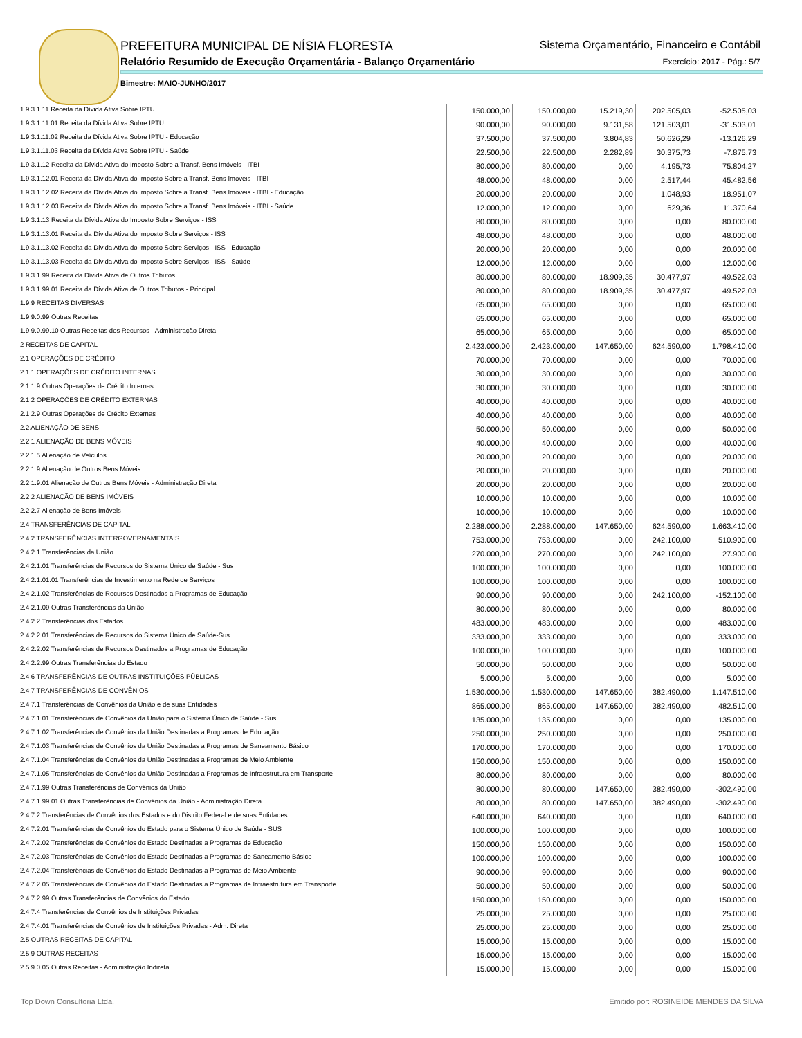PREFEITURA MUNICIPAL DE NÍSIA FLORESTA
Relatório Resumido de Execução Orçamentária - Balanço Orçamentário
Sistema Orçamentário, Financeiro e Contábil
Exercício: 2017 - Pág.: 5/7
Bimestre: MAIO-JUNHO/2017
| 1.9.3.1.11 Receita da Dívida Ativa Sobre IPTU | 150.000,00 | 150.000,00 | 15.219,30 | 202.505,03 | -52.505,03 |
| 1.9.3.1.11.01 Receita da Dívida Ativa Sobre IPTU | 90.000,00 | 90.000,00 | 9.131,58 | 121.503,01 | -31.503,01 |
| 1.9.3.1.11.02 Receita da Dívida Ativa Sobre IPTU - Educação | 37.500,00 | 37.500,00 | 3.804,83 | 50.626,29 | -13.126,29 |
| 1.9.3.1.11.03 Receita da Dívida Ativa Sobre IPTU - Saúde | 22.500,00 | 22.500,00 | 2.282,89 | 30.375,73 | -7.875,73 |
| 1.9.3.1.12 Receita da Dívida Ativa do Imposto Sobre a Transf. Bens Imóveis - ITBI | 80.000,00 | 80.000,00 | 0,00 | 4.195,73 | 75.804,27 |
| 1.9.3.1.12.01 Receita da Dívida Ativa do Imposto Sobre a Transf. Bens Imóveis - ITBI | 48.000,00 | 48.000,00 | 0,00 | 2.517,44 | 45.482,56 |
| 1.9.3.1.12.02 Receita da Dívida Ativa do Imposto Sobre a Transf. Bens Imóveis - ITBI - Educação | 20.000,00 | 20.000,00 | 0,00 | 1.048,93 | 18.951,07 |
| 1.9.3.1.12.03 Receita da Dívida Ativa do Imposto Sobre a Transf. Bens Imóveis - ITBI - Saúde | 12.000,00 | 12.000,00 | 0,00 | 629,36 | 11.370,64 |
| 1.9.3.1.13 Receita da Dívida Ativa do Imposto Sobre Serviços - ISS | 80.000,00 | 80.000,00 | 0,00 | 0,00 | 80.000,00 |
| 1.9.3.1.13.01 Receita da Dívida Ativa do Imposto Sobre Serviços - ISS | 48.000,00 | 48.000,00 | 0,00 | 0,00 | 48.000,00 |
| 1.9.3.1.13.02 Receita da Dívida Ativa do Imposto Sobre Serviços - ISS - Educação | 20.000,00 | 20.000,00 | 0,00 | 0,00 | 20.000,00 |
| 1.9.3.1.13.03 Receita da Dívida Ativa do Imposto Sobre Serviços - ISS - Saúde | 12.000,00 | 12.000,00 | 0,00 | 0,00 | 12.000,00 |
| 1.9.3.1.99 Receita da Dívida Ativa de Outros Tributos | 80.000,00 | 80.000,00 | 18.909,35 | 30.477,97 | 49.522,03 |
| 1.9.3.1.99.01 Receita da Dívida Ativa de Outros Tributos - Principal | 80.000,00 | 80.000,00 | 18.909,35 | 30.477,97 | 49.522,03 |
| 1.9.9 RECEITAS DIVERSAS | 65.000,00 | 65.000,00 | 0,00 | 0,00 | 65.000,00 |
| 1.9.9.0.99 Outras Receitas | 65.000,00 | 65.000,00 | 0,00 | 0,00 | 65.000,00 |
| 1.9.9.0.99.10 Outras Receitas dos Recursos - Administração Direta | 65.000,00 | 65.000,00 | 0,00 | 0,00 | 65.000,00 |
| 2 RECEITAS DE CAPITAL | 2.423.000,00 | 2.423.000,00 | 147.650,00 | 624.590,00 | 1.798.410,00 |
| 2.1 OPERAÇÕES DE CRÉDITO | 70.000,00 | 70.000,00 | 0,00 | 0,00 | 70.000,00 |
| 2.1.1 OPERAÇÕES DE CRÉDITO INTERNAS | 30.000,00 | 30.000,00 | 0,00 | 0,00 | 30.000,00 |
| 2.1.1.9 Outras Operações de Crédito Internas | 30.000,00 | 30.000,00 | 0,00 | 0,00 | 30.000,00 |
| 2.1.2 OPERAÇÕES DE CRÉDITO EXTERNAS | 40.000,00 | 40.000,00 | 0,00 | 0,00 | 40.000,00 |
| 2.1.2.9 Outras Operações de Crédito Externas | 40.000,00 | 40.000,00 | 0,00 | 0,00 | 40.000,00 |
| 2.2 ALIENAÇÃO DE BENS | 50.000,00 | 50.000,00 | 0,00 | 0,00 | 50.000,00 |
| 2.2.1 ALIENAÇÃO DE BENS MÓVEIS | 40.000,00 | 40.000,00 | 0,00 | 0,00 | 40.000,00 |
| 2.2.1.5 Alienação de Veículos | 20.000,00 | 20.000,00 | 0,00 | 0,00 | 20.000,00 |
| 2.2.1.9 Alienação de Outros Bens Móveis | 20.000,00 | 20.000,00 | 0,00 | 0,00 | 20.000,00 |
| 2.2.1.9.01 Alienação de Outros Bens Móveis - Administração Direta | 20.000,00 | 20.000,00 | 0,00 | 0,00 | 20.000,00 |
| 2.2.2 ALIENAÇÃO DE BENS IMÓVEIS | 10.000,00 | 10.000,00 | 0,00 | 0,00 | 10.000,00 |
| 2.2.2.7 Alienação de Bens Imóveis | 10.000,00 | 10.000,00 | 0,00 | 0,00 | 10.000,00 |
| 2.4 TRANSFERÊNCIAS DE CAPITAL | 2.288.000,00 | 2.288.000,00 | 147.650,00 | 624.590,00 | 1.663.410,00 |
| 2.4.2 TRANSFERÊNCIAS INTERGOVERNAMENTAIS | 753.000,00 | 753.000,00 | 0,00 | 242.100,00 | 510.900,00 |
| 2.4.2.1 Transferências da União | 270.000,00 | 270.000,00 | 0,00 | 242.100,00 | 27.900,00 |
| 2.4.2.1.01 Transferências de Recursos do Sistema Único de Saúde - Sus | 100.000,00 | 100.000,00 | 0,00 | 0,00 | 100.000,00 |
| 2.4.2.1.01.01 Transferências de Investimento na Rede de Serviços | 100.000,00 | 100.000,00 | 0,00 | 0,00 | 100.000,00 |
| 2.4.2.1.02 Transferências de Recursos Destinados a Programas de Educação | 90.000,00 | 90.000,00 | 0,00 | 242.100,00 | -152.100,00 |
| 2.4.2.1.09 Outras Transferências da União | 80.000,00 | 80.000,00 | 0,00 | 0,00 | 80.000,00 |
| 2.4.2.2 Transferências dos Estados | 483.000,00 | 483.000,00 | 0,00 | 0,00 | 483.000,00 |
| 2.4.2.2.01 Transferências de Recursos do Sistema Único de Saúde-Sus | 333.000,00 | 333.000,00 | 0,00 | 0,00 | 333.000,00 |
| 2.4.2.2.02 Transferências de Recursos Destinados a Programas de Educação | 100.000,00 | 100.000,00 | 0,00 | 0,00 | 100.000,00 |
| 2.4.2.2.99 Outras Transferências do Estado | 50.000,00 | 50.000,00 | 0,00 | 0,00 | 50.000,00 |
| 2.4.6 TRANSFERÊNCIAS DE OUTRAS INSTITUIÇÕES PÚBLICAS | 5.000,00 | 5.000,00 | 0,00 | 0,00 | 5.000,00 |
| 2.4.7 TRANSFERÊNCIAS DE CONVÊNIOS | 1.530.000,00 | 1.530.000,00 | 147.650,00 | 382.490,00 | 1.147.510,00 |
| 2.4.7.1 Transferências de Convênios da União e de suas Entidades | 865.000,00 | 865.000,00 | 147.650,00 | 382.490,00 | 482.510,00 |
| 2.4.7.1.01 Transferências de Convênios da União para o Sistema Único de Saúde - Sus | 135.000,00 | 135.000,00 | 0,00 | 0,00 | 135.000,00 |
| 2.4.7.1.02 Transferências de Convênios da União Destinadas a Programas de Educação | 250.000,00 | 250.000,00 | 0,00 | 0,00 | 250.000,00 |
| 2.4.7.1.03 Transferências de Convênios da União Destinadas a Programas de Saneamento Básico | 170.000,00 | 170.000,00 | 0,00 | 0,00 | 170.000,00 |
| 2.4.7.1.04 Transferências de Convênios da União Destinadas a Programas de Meio Ambiente | 150.000,00 | 150.000,00 | 0,00 | 0,00 | 150.000,00 |
| 2.4.7.1.05 Transferências de Convênios da União Destinadas a Programas de Infraestrutura em Transporte | 80.000,00 | 80.000,00 | 0,00 | 0,00 | 80.000,00 |
| 2.4.7.1.99 Outras Transferências de Convênios da União | 80.000,00 | 80.000,00 | 147.650,00 | 382.490,00 | -302.490,00 |
| 2.4.7.1.99.01 Outras Transferências de Convênios da União - Administração Direta | 80.000,00 | 80.000,00 | 147.650,00 | 382.490,00 | -302.490,00 |
| 2.4.7.2 Transferências de Convênios dos Estados e do Distrito Federal e de suas Entidades | 640.000,00 | 640.000,00 | 0,00 | 0,00 | 640.000,00 |
| 2.4.7.2.01 Transferências de Convênios do Estado para o Sistema Único de Saúde - SUS | 100.000,00 | 100.000,00 | 0,00 | 0,00 | 100.000,00 |
| 2.4.7.2.02 Transferências de Convênios do Estado Destinadas a Programas de Educação | 150.000,00 | 150.000,00 | 0,00 | 0,00 | 150.000,00 |
| 2.4.7.2.03 Transferências de Convênios do Estado Destinadas a Programas de Saneamento Básico | 100.000,00 | 100.000,00 | 0,00 | 0,00 | 100.000,00 |
| 2.4.7.2.04 Transferências de Convênios do Estado Destinadas a Programas de Meio Ambiente | 90.000,00 | 90.000,00 | 0,00 | 0,00 | 90.000,00 |
| 2.4.7.2.05 Transferências de Convênios do Estado Destinadas a Programas de Infraestrutura em Transporte | 50.000,00 | 50.000,00 | 0,00 | 0,00 | 50.000,00 |
| 2.4.7.2.99 Outras Transferências de Convênios do Estado | 150.000,00 | 150.000,00 | 0,00 | 0,00 | 150.000,00 |
| 2.4.7.4 Transferências de Convênios de Instituições Privadas | 25.000,00 | 25.000,00 | 0,00 | 0,00 | 25.000,00 |
| 2.4.7.4.01 Transferências de Convênios de Instituições Privadas - Adm. Direta | 25.000,00 | 25.000,00 | 0,00 | 0,00 | 25.000,00 |
| 2.5 OUTRAS RECEITAS DE CAPITAL | 15.000,00 | 15.000,00 | 0,00 | 0,00 | 15.000,00 |
| 2.5.9 OUTRAS RECEITAS | 15.000,00 | 15.000,00 | 0,00 | 0,00 | 15.000,00 |
| 2.5.9.0.05 Outras Receitas - Administração Indireta | 15.000,00 | 15.000,00 | 0,00 | 0,00 | 15.000,00 |
Top Down Consultoria Ltda. Emitido por: ROSINEIDE MENDES DA SILVA